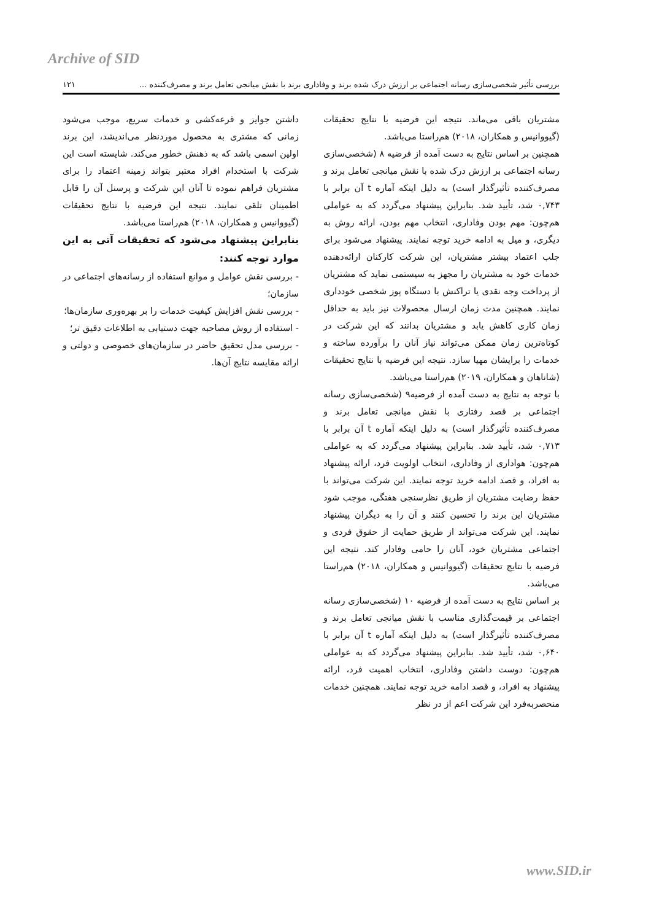Archive of SID
بررسی تأثیر شخصی‌سازی رسانه اجتماعی بر ارزش درک شده برند و وفاداری برند با نقش میانجی تعامل برند و مصرف‌کننده ... ۱۲۱
مشتریان باقی می‌ماند. نتیجه این فرضیه با نتایج تحقیقات (گیووانیس و همکاران، ۲۰۱۸) هم‌راستا می‌باشد.
همچنین بر اساس نتایج به دست آمده از فرضیه ۸ (شخصی‌سازی رسانه اجتماعی بر ارزش درک شده با نقش میانجی تعامل برند و مصرف‌کننده تأثیرگذار است) به دلیل اینکه آماره t آن برابر با ۰,۷۴۳ شد، تأیید شد. بنابراین پیشنهاد می‌گردد که به عواملی هم‌چون: مهم بودن وفاداری، انتخاب مهم بودن، ارائه روش به دیگری، و میل به ادامه خرید توجه نمایند. پیشنهاد می‌شود برای جلب اعتماد بیشتر مشتریان، این شرکت کارکنان ارائه‌دهنده خدمات خود به مشتریان را مجهز به سیستمی نماید که مشتریان از پرداخت وجه نقدی یا تراکنش با دستگاه پوز شخصی خودداری نمایند. همچنین مدت زمان ارسال محصولات نیز باید به حداقل زمان کاری کاهش یابد و مشتریان بدانند که این شرکت در کوتاه‌ترین زمان ممکن می‌تواند نیاز آنان را برآورده ساخته و خدمات را برایشان مهیا سازد. نتیجه این فرضیه با نتایج تحقیقات (شاناهان و همکاران، ۲۰۱۹) هم‌راستا می‌باشد.
با توجه به نتایج به دست آمده از فرضیه۹ (شخصی‌سازی رسانه اجتماعی بر قصد رفتاری با نقش میانجی تعامل برند و مصرف‌کننده تأثیرگذار است) به دلیل اینکه آماره t آن برابر با ۰,۷۱۳ شد، تأیید شد. بنابراین پیشنهاد می‌گردد که به عواملی هم‌چون: هواداری از وفاداری، انتخاب اولویت فرد، ارائه پیشنهاد به افراد، و قصد ادامه خرید توجه نمایند. این شرکت می‌تواند با حفظ رضایت مشتریان از طریق نظرسنجی هفتگی، موجب شود مشتریان این برند را تحسین کنند و آن را به دیگران پیشنهاد نمایند. این شرکت می‌تواند از طریق حمایت از حقوق فردی و اجتماعی مشتریان خود، آنان را حامی وفادار کند. نتیجه این فرضیه با نتایج تحقیقات (گیووانیس و همکاران، ۲۰۱۸) هم‌راستا می‌باشد.
بر اساس نتایج به دست آمده از فرضیه ۱۰ (شخصی‌سازی رسانه اجتماعی بر قیمت‌گذاری مناسب با نقش میانجی تعامل برند و مصرف‌کننده تأثیرگذار است) به دلیل اینکه آماره t آن برابر با ۰,۶۴۰ شد، تأیید شد. بنابراین پیشنهاد می‌گردد که به عواملی هم‌چون: دوست داشتن وفاداری، انتخاب اهمیت فرد، ارائه پیشنهاد به افراد، و قصد ادامه خرید توجه نمایند. همچنین خدمات منحصربه‌فرد این شرکت اعم از در نظر
داشتن جوایز و قرعه‌کشی و خدمات سریع، موجب می‌شود زمانی که مشتری به محصول موردنظر می‌اندیشد، این برند اولین اسمی باشد که به ذهنش خطور می‌کند. شایسته است این شرکت با استخدام افراد معتبر بتواند زمینه اعتماد را برای مشتریان فراهم نموده تا آنان این شرکت و پرسنل آن را قابل اطمینان تلقی نمایند. نتیجه این فرضیه با نتایج تحقیقات (گیووانیس و همکاران، ۲۰۱۸) هم‌راستا می‌باشد.
بنابراین پیشنهاد می‌شود که تحقیقات آتی به این موارد توجه کنند:
- بررسی نقش عوامل و موانع استفاده از رسانه‌های اجتماعی در سازمان؛
- بررسی نقش افزایش کیفیت خدمات را بر بهره‌وری سازمان‌ها؛
- استفاده از روش مصاحبه جهت دستیابی به اطلاعات دقیق تر؛
- بررسی مدل تحقیق حاضر در سازمان‌های خصوصی و دولتی و ارائه مقایسه نتایج آن‌ها.
www.SID.ir